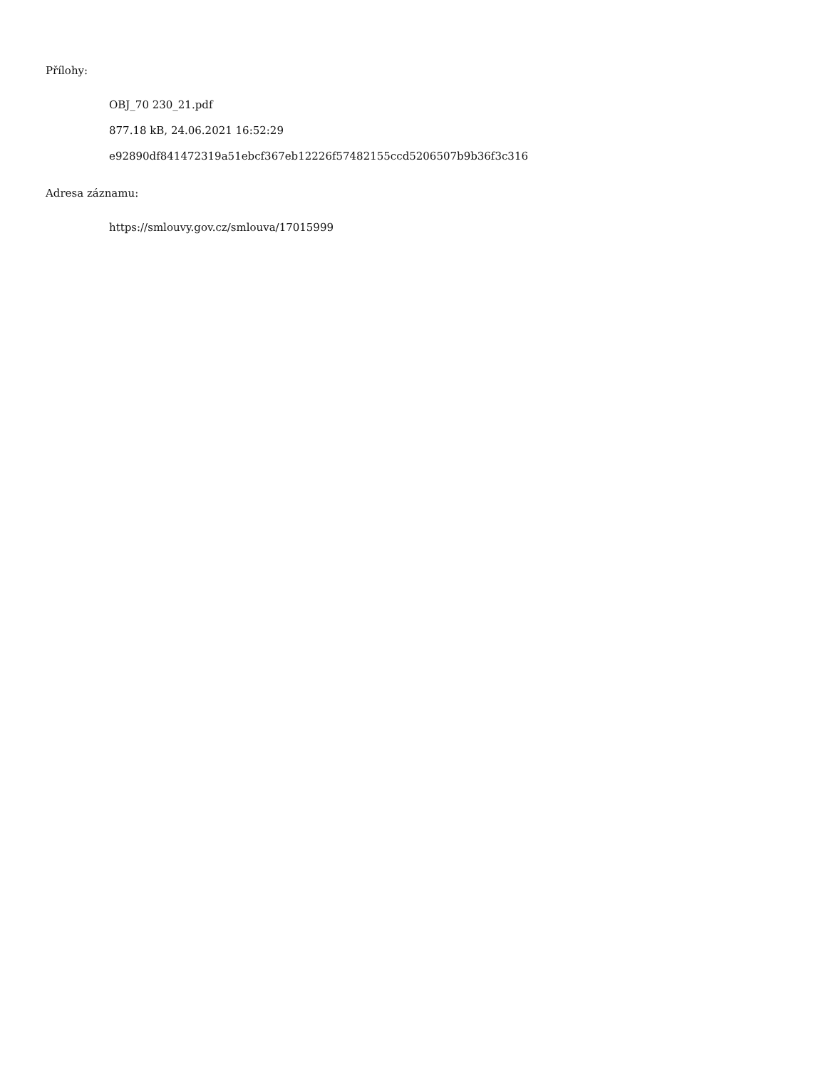Přílohy:
OBJ_70 230_21.pdf
877.18 kB, 24.06.2021 16:52:29
e92890df841472319a51ebcf367eb12226f57482155ccd5206507b9b36f3c316
Adresa záznamu:
https://smlouvy.gov.cz/smlouva/17015999